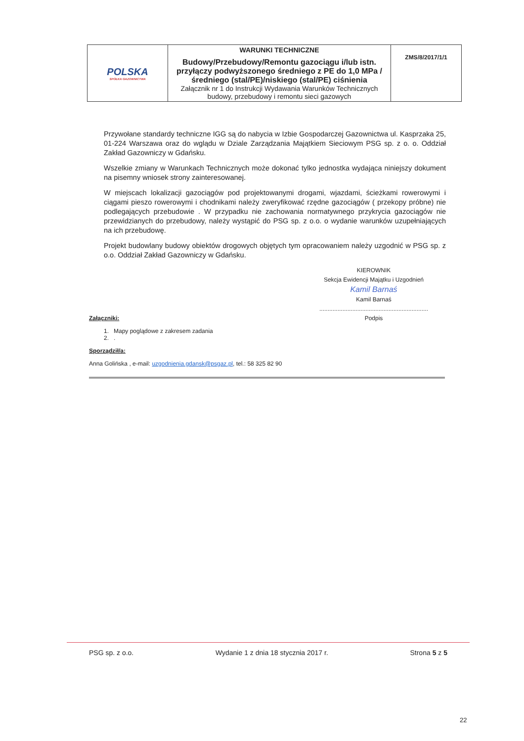| POLSKA SPÓŁKA GAZOWNICTWA | WARUNKI TECHNICZNE Budowy/Przebudowy/Remontu gazociągu i/lub istn. przyłączy podwyższonego średniego z PE do 1,0 MPa /średniego (stal/PE)/niskiego (stal/PE) ciśnienia Załącznik nr 1 do Instrukcji Wydawania Warunków Technicznych budowy, przebudowy i remontu sieci gazowych | ZMS/8/2017/1/1 |
Przywołane standardy techniczne IGG są do nabycia w Izbie Gospodarczej Gazownictwa ul. Kasprzaka 25, 01-224 Warszawa oraz do wglądu w Dziale Zarządzania Majątkiem Sieciowym PSG sp. z o. o. Oddział Zakład Gazowniczy w Gdańsku.
Wszelkie zmiany w Warunkach Technicznych może dokonać tylko jednostka wydająca niniejszy dokument na pisemny wniosek strony zainteresowanej.
W miejscach lokalizacji gazociągów pod projektowanymi drogami, wjazdami, ścieżkami rowerowymi i ciągami pieszo rowerowymi i chodnikami należy zweryfikować rzędne gazociągów ( przekopy próbne) nie podlegających przebudowie . W przypadku nie zachowania normatywnego przykrycia gazociągów nie przewidzianych do przebudowy, należy wystąpić do PSG sp. z o.o. o wydanie warunków uzupełniających na ich przebudowę.
Projekt budowlany budowy obiektów drogowych objętych tym opracowaniem należy uzgodnić w PSG sp. z o.o. Oddział Zakład Gazowniczy w Gdańsku.
KIEROWNIK
Sekcja Ewidencji Majątku i Uzgodnień
Kamil Barnaś
Kamil Barnaś
..................................................................
Podpis
Załączniki:
1. Mapy poglądowe z zakresem zadania
2. .
Sporządził/a:
Anna Golińska , e-mail: uzgodnienia.gdansk@psgaz.pl, tel.: 58 325 82 90
PSG sp. z o.o. Wydanie 1 z dnia 18 stycznia 2017 r. Strona 5 z 5
22